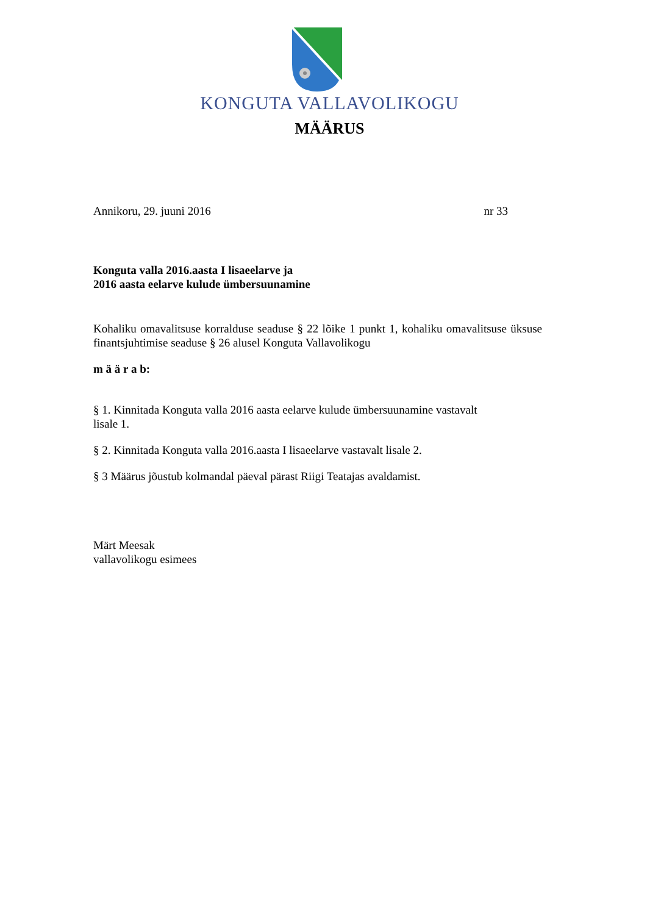KONGUTA VALLAVOLIKOGU
MÄÄRUS
Annikoru, 29. juuni 2016 nr 33
Konguta valla 2016.aasta I lisaeelarve ja
2016 aasta eelarve kulude ümbersuunamine
Kohaliku omavalitsuse korralduse seaduse § 22 lõike 1 punkt 1, kohaliku omavalitsuse üksuse finantsjuhtimise seaduse § 26 alusel Konguta Vallavolikogu
m ä ä r a b:
§ 1. Kinnitada Konguta valla 2016 aasta eelarve kulude ümbersuunamine vastavalt
lisale 1.
§ 2. Kinnitada Konguta valla 2016.aasta I lisaeelarve vastavalt lisale 2.
§ 3 Määrus jõustub kolmandal päeval pärast Riigi Teatajas avaldamist.
Märt Meesak
vallavolikogu esimees